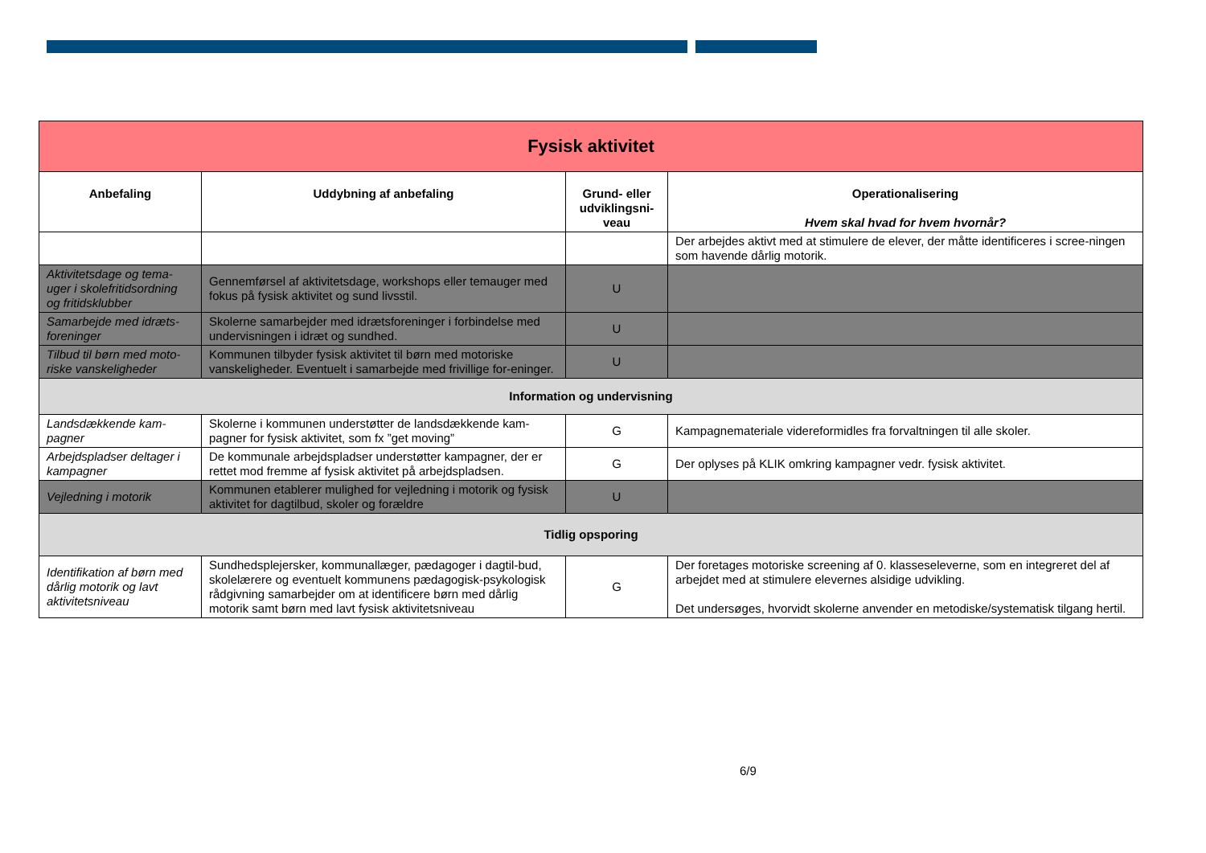| Fysisk aktivitet | | | |
| Anbefaling | Uddybning af anbefaling | Grund- eller udviklingsni-veau | Operationalisering Hvem skal hvad for hvem hvornår? |
| | | | Der arbejdes aktivt med at stimulere de elever, der måtte identificeres i scree-ningen som havende dårlig motorik. |
| Aktivitetsdage og tema-uger i skolefritidsordning og fritidsklubber | Gennemførsel af aktivitetsdage, workshops eller temauger med fokus på fysisk aktivitet og sund livsstil. | U | |
| Samarbejde med idræts-foreninger | Skolerne samarbejder med idrætsforeninger i forbindelse med undervisningen i idræt og sundhed. | U | |
| Tilbud til børn med moto-riske vanskeligheder | Kommunen tilbyder fysisk aktivitet til børn med motoriske vanskeligheder. Eventuelt i samarbejde med frivillige for-eninger. | U | |
| Information og undervisning | | | |
| Landsdækkende kam-pagner | Skolerne i kommunen understøtter de landsdækkende kam-pagner for fysisk aktivitet, som fx ”get moving” | G | Kampagnemateriale videreformidles fra forvaltningen til alle skoler. |
| Arbejdspladser deltager i kampagner | De kommunale arbejdspladser understøtter kampagner, der er rettet mod fremme af fysisk aktivitet på arbejdspladsen. | G | Der oplyses på KLIK omkring kampagner vedr. fysisk aktivitet. |
| Vejledning i motorik | Kommunen etablerer mulighed for vejledning i motorik og fysisk aktivitet for dagtilbud, skoler og forældre | U | |
| Tidlig opsporing | | | |
| Identifikation af børn med dårlig motorik og lavt aktivitetsniveau | Sundhedsplejersker, kommunallæger, pædagoger i dagtil-bud, skolelærere og eventuelt kommunens pædagogisk-psykologisk rådgivning samarbejder om at identificere børn med dårlig motorik samt børn med lavt fysisk aktivitetsniveau | G | Der foretages motoriske screening af 0. klasseseleverne, som en integreret del af arbejdet med at stimulere elevernes alsidige udvikling. Det undersøges, hvorvidt skolerne anvender en metodiske/systematisk tilgang hertil. |
6/9